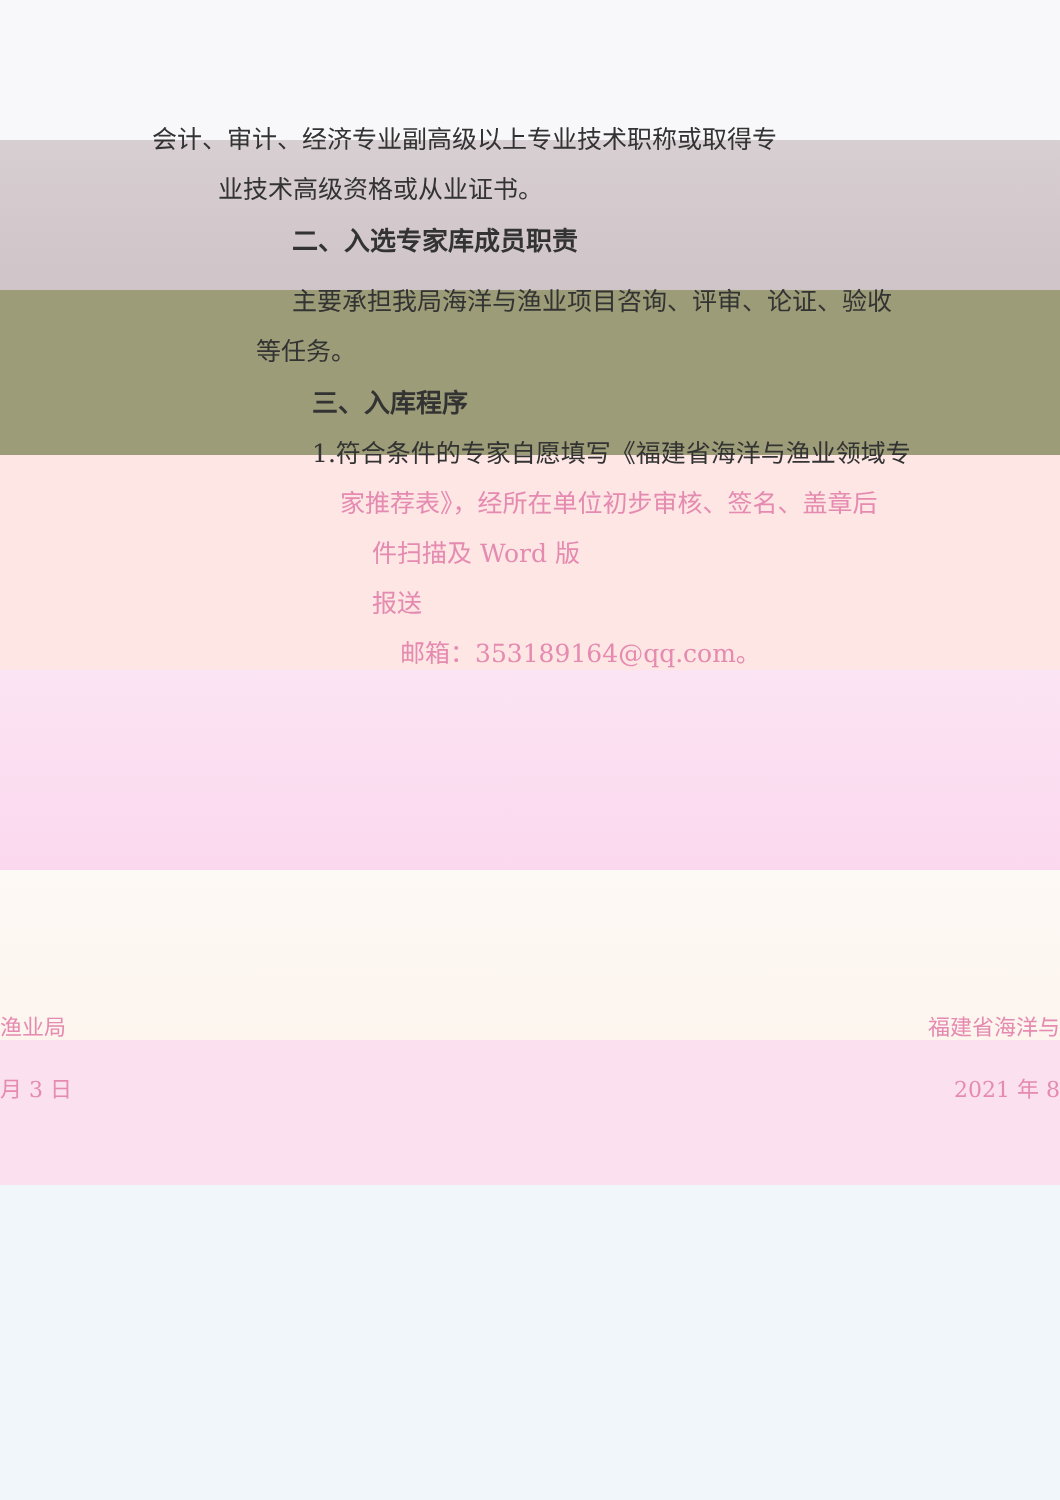会计、审计、经济专业副高级以上专业技术职称或取得专
业技术高级资格或从业证书。
二、入选专家库成员职责
主要承担我局海洋与渔业项目咨询、评审、论证、验收
等任务。
三、入库程序
1.符合条件的专家自愿填写《福建省海洋与渔业领域专
家推荐表》，经所在单位初步审核、签名、盖章后
件扫描及 Word 版
报送
邮箱：353189164@qq.com。
渔业局
月 3 日
福建省海洋与
2021 年 8